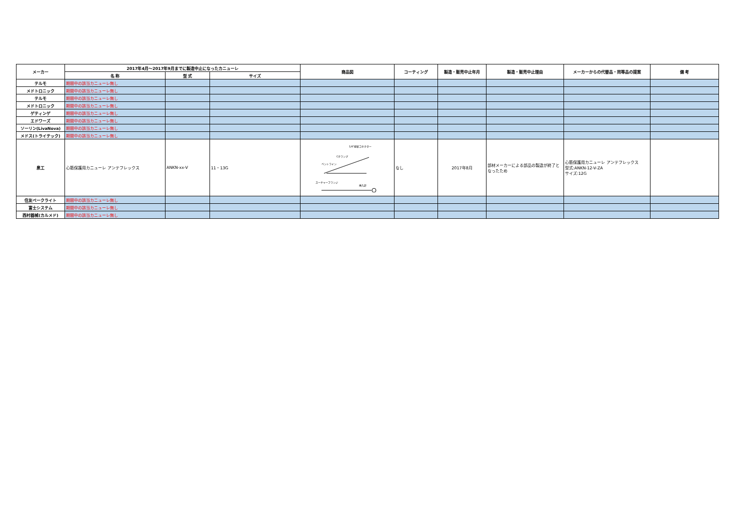| メーカー | 2017年4月～2017年9月までに製造中止になったカニューレ | | | 商品図 | コーティング | 製造・販売中止年月 | 製造・販売中止理由 | メーカーからの代替品・同等品の提案 | 備 考 |
| --- | --- | --- | --- | --- | --- | --- | --- | --- | --- |
| | 名 称 | 型 式 | サイズ | | | | | | |
| テルモ | 期間中の該当カニューレ無し | | | | | | | | |
| メドトロニック | 期間中の該当カニューレ無し | | | | | | | | |
| テルモ | 期間中の該当カニューレ無し | | | | | | | | |
| メドトロニック | 期間中の該当カニューレ無し | | | | | | | | |
| ゲティンゲ | 期間中の該当カニューレ無し | | | | | | | | |
| エドワーズ | 期間中の該当カニューレ無し | | | | | | | | |
| ソーリン(LivaNova) | 期間中の該当カニューレ無し | | | | | | | | |
| メドス(トライテック) | 期間中の該当カニューレ無し | | | | | | | | |
| 泉工 | 心筋保護用カニューレ アンテフレックス | ANKN-xx-V | 11・13G | 1/4"接続コネクター Cクランプ ベントライン スーチャーフランジ 挿入針 | なし | 2017年8月 | 部材メーカーによる部品の製造が終了となったため | 心筋保護用カニューレ アンテフレックス 型式:ANKN-12-V-ZA サイズ:12G | |
| 住友ベークライト | 期間中の該当カニューレ無し | | | | | | | | |
| 富士システム | 期間中の該当カニューレ無し | | | | | | | | |
| 西村器械(カルメド) | 期間中の該当カニューレ無し | | | | | | | | |